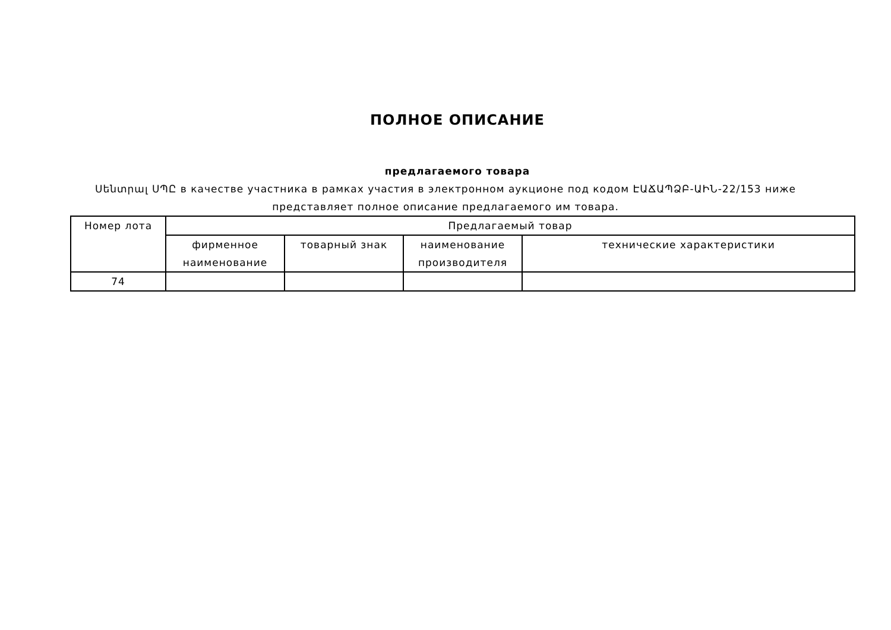ПОЛНОЕ ОПИСАНИЕ
предлагаемого товара
Սենտրալ ՍՊԸ в качестве участника в рамках участия в электронном аукционе под кодом ԷԱՃԱՊՁԲ-ԱԻՆ-22/153 ниже представляет полное описание предлагаемого им товара.
| Номер лота | Предлагаемый товар | | | |
| --- | --- | --- | --- | --- |
| | фирменное наименование | товарный знак | наименование производителя | технические характеристики |
| 74 | | | | |